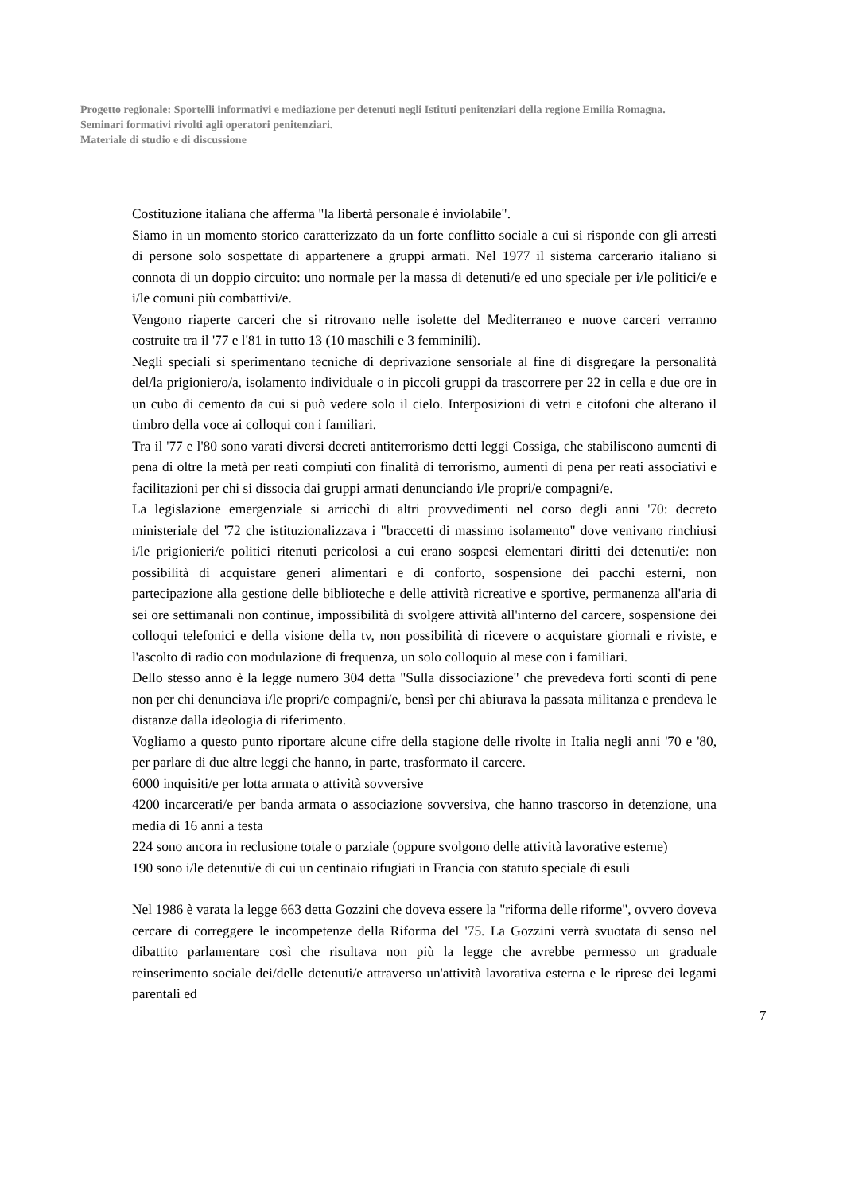Progetto regionale: Sportelli informativi e mediazione per detenuti negli Istituti penitenziari della regione Emilia Romagna.
Seminari formativi rivolti agli operatori penitenziari.
Materiale di studio e di discussione
Costituzione italiana che afferma "la libertà personale è inviolabile".
Siamo in un momento storico caratterizzato da un forte conflitto sociale a cui si risponde con gli arresti di persone solo sospettate di appartenere a gruppi armati. Nel 1977 il sistema carcerario italiano si connota di un doppio circuito: uno normale per la massa di detenuti/e ed uno speciale per i/le politici/e e i/le comuni più combattivi/e.
Vengono riaperte carceri che si ritrovano nelle isolette del Mediterraneo e nuove carceri verranno costruite tra il '77 e l'81 in tutto 13 (10 maschili e 3 femminili).
Negli speciali si sperimentano tecniche di deprivazione sensoriale al fine di disgregare la personalità del/la prigioniero/a, isolamento individuale o in piccoli gruppi da trascorrere per 22 in cella e due ore in un cubo di cemento da cui si può vedere solo il cielo. Interposizioni di vetri e citofoni che alterano il timbro della voce ai colloqui con i familiari.
Tra il '77 e l'80 sono varati diversi decreti antiterrorismo detti leggi Cossiga, che stabiliscono aumenti di pena di oltre la metà per reati compiuti con finalità di terrorismo, aumenti di pena per reati associativi e facilitazioni per chi si dissocia dai gruppi armati denunciando i/le propri/e compagni/e.
La legislazione emergenziale si arricchì di altri provvedimenti nel corso degli anni '70: decreto ministeriale del '72 che istituzionalizzava i "braccetti di massimo isolamento" dove venivano rinchiusi i/le prigionieri/e politici ritenuti pericolosi a cui erano sospesi elementari diritti dei detenuti/e: non possibilità di acquistare generi alimentari e di conforto, sospensione dei pacchi esterni, non partecipazione alla gestione delle biblioteche e delle attività ricreative e sportive, permanenza all'aria di sei ore settimanali non continue, impossibilità di svolgere attività all'interno del carcere, sospensione dei colloqui telefonici e della visione della tv, non possibilità di ricevere o acquistare giornali e riviste, e l'ascolto di radio con modulazione di frequenza, un solo colloquio al mese con i familiari.
Dello stesso anno è la legge numero 304 detta "Sulla dissociazione" che prevedeva forti sconti di pene non per chi denunciava i/le propri/e compagni/e, bensì per chi abiurava la passata militanza e prendeva le distanze dalla ideologia di riferimento.
Vogliamo a questo punto riportare alcune cifre della stagione delle rivolte in Italia negli anni '70 e '80, per parlare di due altre leggi che hanno, in parte, trasformato il carcere.
6000 inquisiti/e per lotta armata o attività sovversive
4200 incarcerati/e per banda armata o associazione sovversiva, che hanno trascorso in detenzione, una media di 16 anni a testa
224 sono ancora in reclusione totale o parziale (oppure svolgono delle attività lavorative esterne)
190 sono i/le detenuti/e di cui un centinaio rifugiati in Francia con statuto speciale di esuli
Nel 1986 è varata la legge 663 detta Gozzini che doveva essere la "riforma delle riforme", ovvero doveva cercare di correggere le incompetenze della Riforma del '75. La Gozzini verrà svuotata di senso nel dibattito parlamentare così che risultava non più la legge che avrebbe permesso un graduale reinserimento sociale dei/delle detenuti/e attraverso un'attività lavorativa esterna e le riprese dei legami parentali ed
7